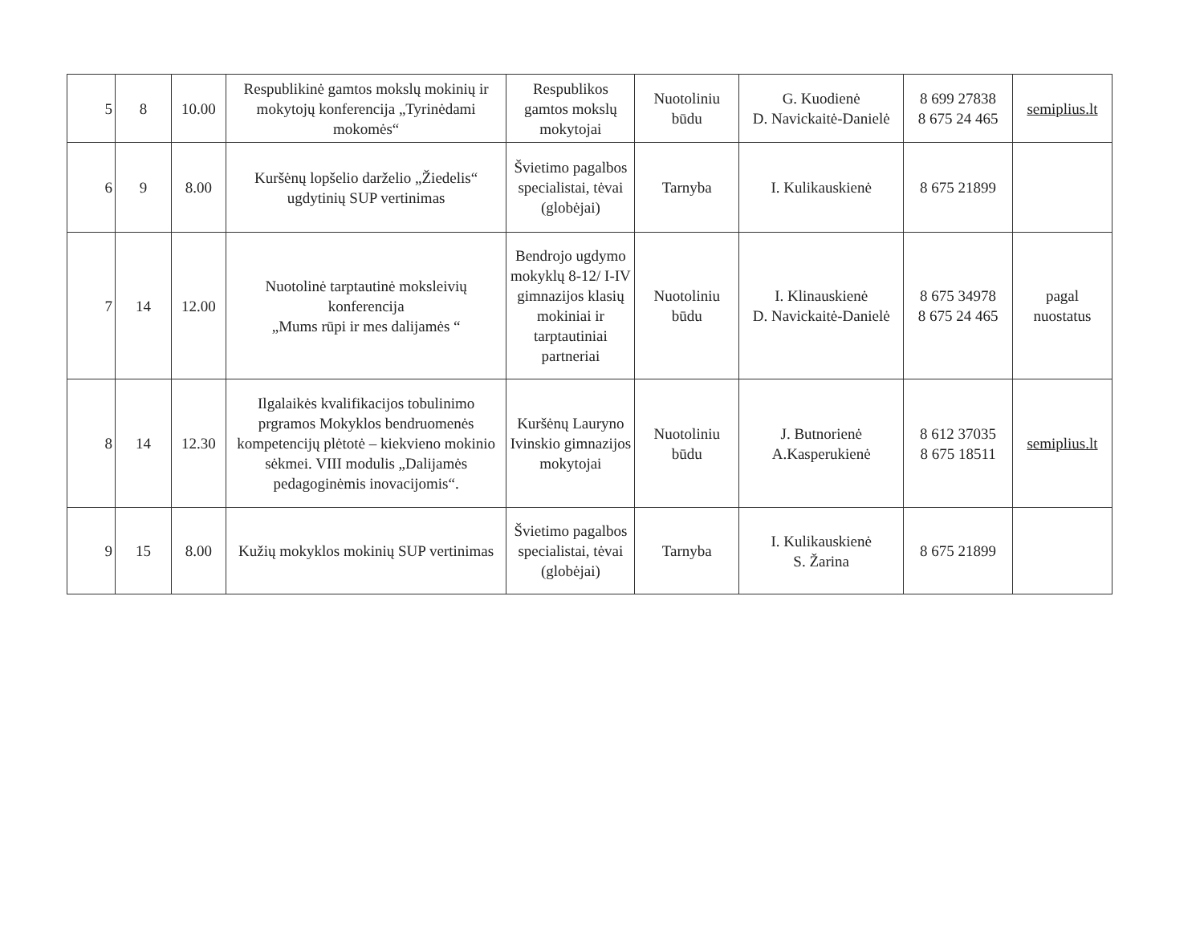| 5 | 8 | 10.00 | Respublikinė gamtos mokslų mokinių ir mokytojų konferencija „Tyrinėdami mokomės“ | Respublikos gamtos mokslų mokytojai | Nuotoliniu būdu | G. Kuodienė D. Navickaitė-Danielė | 8 699 27838 8 675 24 465 | semiplius.lt |
| 6 | 9 | 8.00 | Kuršėnų lopšelio darželio „Žiedelis“ ugdytinių SUP vertinimas | Švietimo pagalbos specialistai, tėvai (globėjai) | Tarnyba | I. Kulikauskienė | 8 675 21899 | |
| 7 | 14 | 12.00 | Nuotolinė tarptautinė moksleivių konferencija „Mums rūpi ir mes dalijamės “ | Bendrojo ugdymo mokyklų 8-12/ I-IV gimnazijos klasių mokiniai ir tarptautiniai partneriai | Nuotoliniu būdu | I. Klinauskienė D. Navickaitė-Danielė | 8 675 34978 8 675 24 465 | pagal nuostatus |
| 8 | 14 | 12.30 | Ilgalaikės kvalifikacijos tobulinimo prgramos Mokyklos bendruomenės kompetencijų plėtotė – kiekvieno mokinio sėkmei. VIII modulis „Dalijamės pedagoginėmis inovacijomis“. | Kuršėnų Lauryno Ivinskio gimnazijos mokytojai | Nuotoliniu būdu | J. Butnorienė A.Kasperukienė | 8 612 37035 8 675 18511 | semiplius.lt |
| 9 | 15 | 8.00 | Kužių mokyklos mokinių SUP vertinimas | Švietimo pagalbos specialistai, tėvai (globėjai) | Tarnyba | I. Kulikauskienė S. Žarina | 8 675 21899 | |